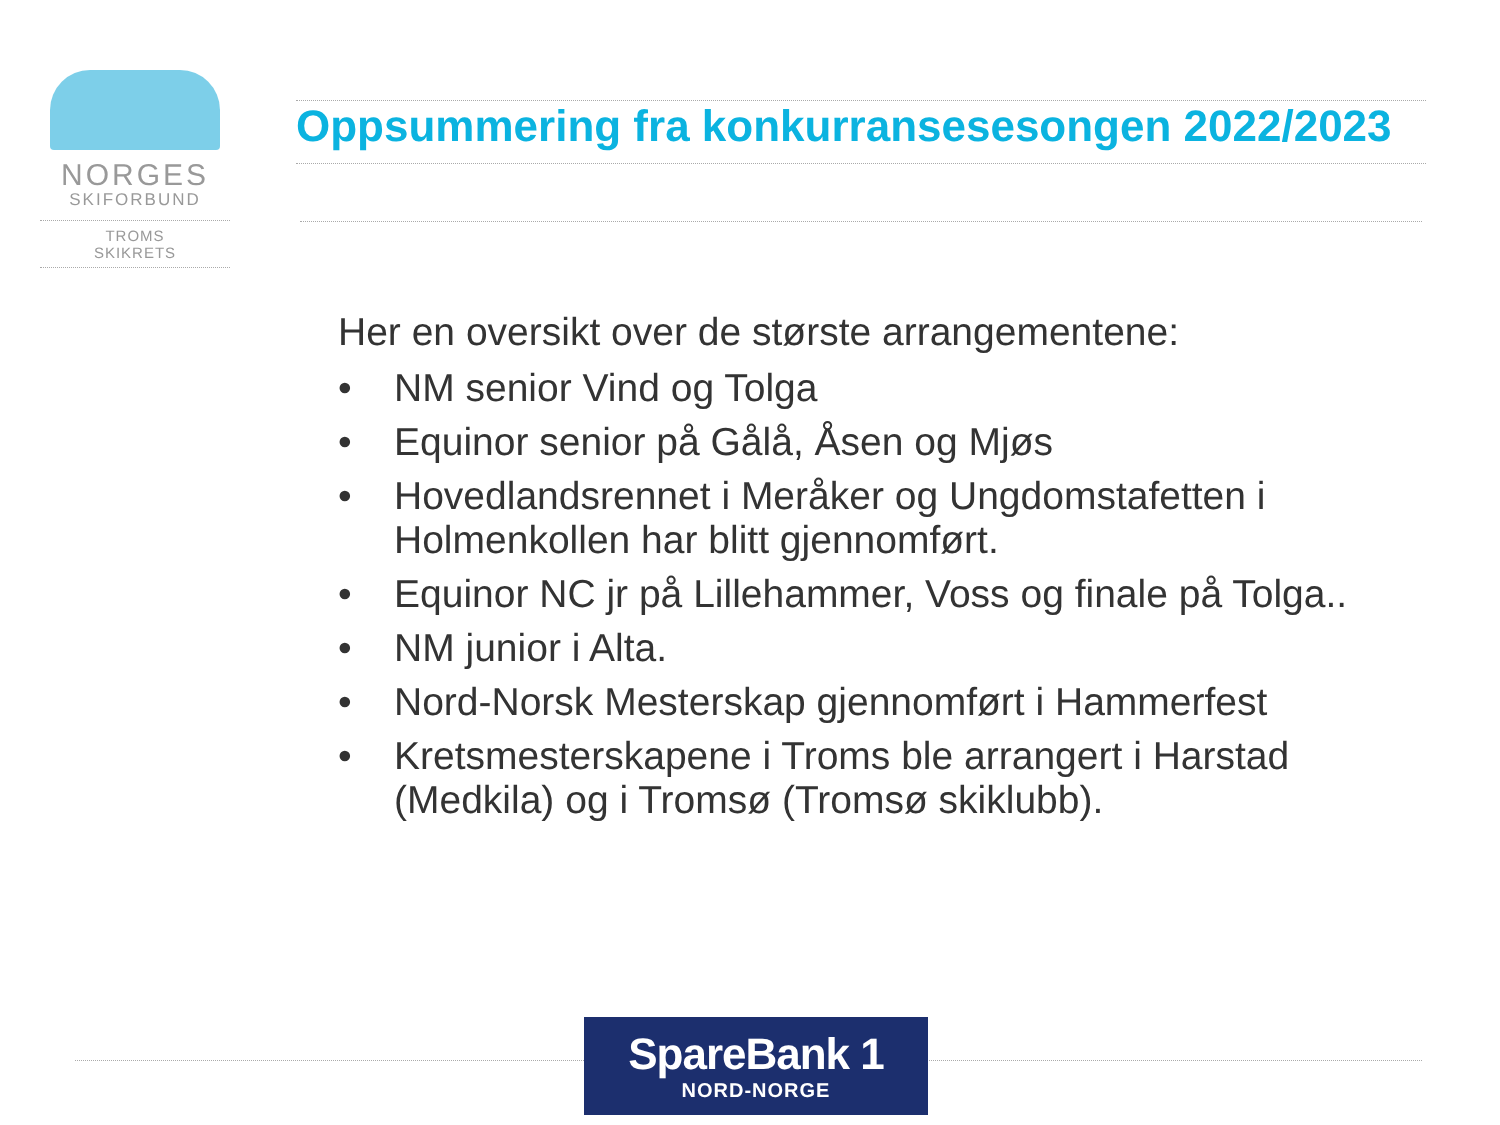NORGES
SKIFORBUND
TROMS
SKIKRETS
Oppsummering fra konkurransesesongen 2022/2023
Her en oversikt over de største arrangementene:
• NM senior Vind og Tolga
• Equinor senior på Gålå, Åsen og Mjøs
• Hovedlandsrennet i Meråker og Ungdomstafetten i Holmenkollen har blitt gjennomført.
• Equinor NC jr på Lillehammer, Voss og finale på Tolga..
• NM junior i Alta.
• Nord-Norsk Mesterskap gjennomført i Hammerfest
• Kretsmesterskapene i Troms ble arrangert i Harstad (Medkila) og i Tromsø (Tromsø skiklubb).
SpareBank 1
NORD-NORGE